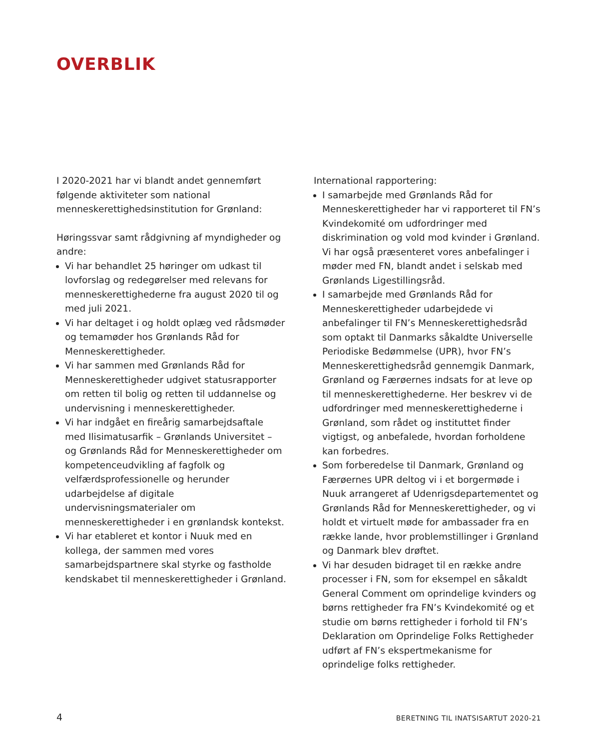OVERBLIK
I 2020-2021 har vi blandt andet gennemført følgende aktiviteter som national menneskerettighedsinstitution for Grønland:
Høringssvar samt rådgivning af myndigheder og andre:
Vi har behandlet 25 høringer om udkast til lovforslag og redegørelser med relevans for menneskerettighederne fra august 2020 til og med juli 2021.
Vi har deltaget i og holdt oplæg ved rådsmøder og temamøder hos Grønlands Råd for Menneskerettigheder.
Vi har sammen med Grønlands Råd for Menneskerettigheder udgivet statusrapporter om retten til bolig og retten til uddannelse og undervisning i menneskerettigheder.
Vi har indgået en fireårig samarbejdsaftale med Ilisimatusarfik – Grønlands Universitet – og Grønlands Råd for Menneskerettigheder om kompetenceudvikling af fagfolk og velfærdsprofessionelle og herunder udarbejdelse af digitale undervisningsmaterialer om menneskerettigheder i en grønlandsk kontekst.
Vi har etableret et kontor i Nuuk med en kollega, der sammen med vores samarbejdspartnere skal styrke og fastholde kendskabet til menneskerettigheder i Grønland.
International rapportering:
I samarbejde med Grønlands Råd for Menneskerettigheder har vi rapporteret til FN’s Kvindekomité om udfordringer med diskrimination og vold mod kvinder i Grønland. Vi har også præsenteret vores anbefalinger i møder med FN, blandt andet i selskab med Grønlands Ligestillingsråd.
I samarbejde med Grønlands Råd for Menneskerettigheder udarbejdede vi anbefalinger til FN’s Menneskerettighedsråd som optakt til Danmarks såkaldte Universelle Periodiske Bedømmelse (UPR), hvor FN’s Menneskerettighedsråd gennemgik Danmark, Grønland og Færøernes indsats for at leve op til menneskerettighederne. Her beskrev vi de udfordringer med menneskerettighederne i Grønland, som rådet og instituttet finder vigtigst, og anbefalede, hvordan forholdene kan forbedres.
Som forberedelse til Danmark, Grønland og Færøernes UPR deltog vi i et borgermøde i Nuuk arrangeret af Udenrigsdepartementet og Grønlands Råd for Menneskerettigheder, og vi holdt et virtuelt møde for ambassader fra en række lande, hvor problemstillinger i Grønland og Danmark blev drøftet.
Vi har desuden bidraget til en række andre processer i FN, som for eksempel en såkaldt General Comment om oprindelige kvinders og børns rettigheder fra FN’s Kvindekomité og et studie om børns rettigheder i forhold til FN’s Deklaration om Oprindelige Folks Rettigheder udført af FN’s ekspertmekanisme for oprindelige folks rettigheder.
4 BERETNING TIL INATSISARTUT 2020-21